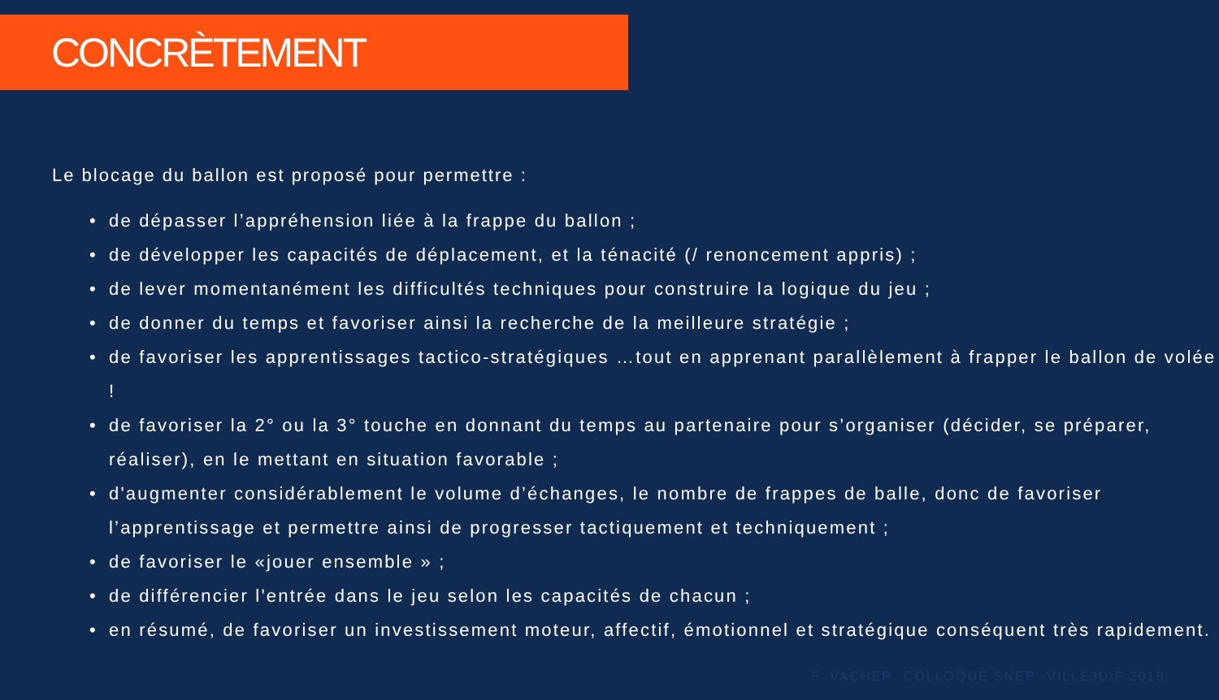CONCRÈTEMENT
Le blocage du ballon est proposé pour permettre :
• de dépasser l’appréhension liée à la frappe du ballon ;
• de développer les capacités de déplacement, et la ténacité (/ renoncement appris) ;
• de lever momentanément les difficultés techniques pour construire la logique du jeu ;
• de donner du temps et favoriser ainsi la recherche de la meilleure stratégie ;
• de favoriser les apprentissages tactico-stratégiques …tout en apprenant parallèlement à frapper le ballon de volée !
• de favoriser la 2° ou la 3° touche en donnant du temps au partenaire pour s’organiser (décider, se préparer, réaliser), en le mettant en situation favorable ;
• d'augmenter considérablement le volume d’échanges, le nombre de frappes de balle, donc de favoriser l’apprentissage et permettre ainsi de progresser tactiquement et techniquement ;
• de favoriser le «jouer ensemble » ;
• de différencier l'entrée dans le jeu selon les capacités de chacun ;
• en résumé, de favoriser un investissement moteur, affectif, émotionnel et stratégique conséquent très rapidement.
F. VACHER. COLLOQUE SNEP -VILLEJUIF 2018.